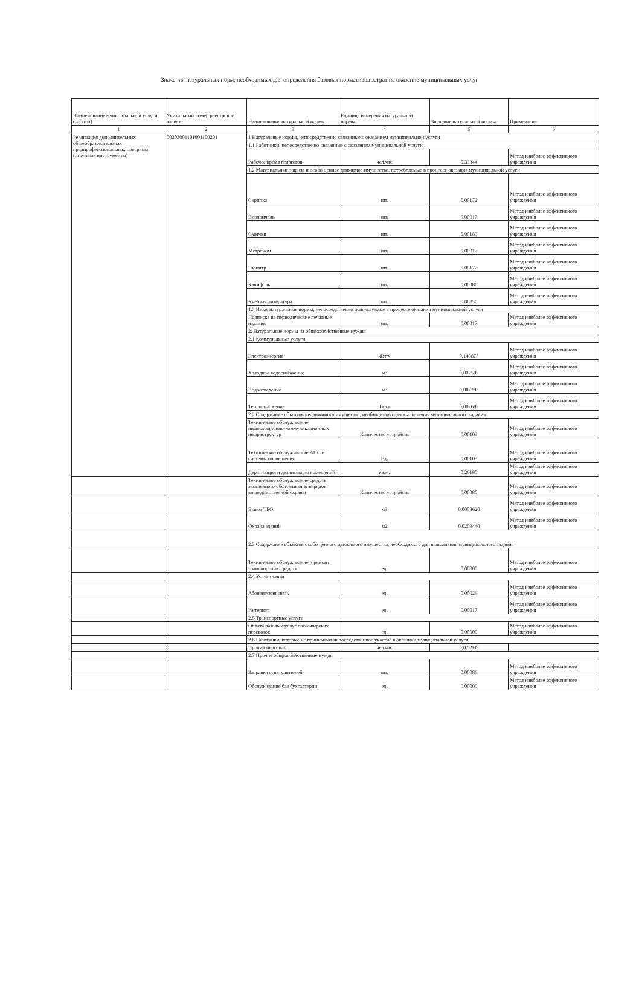Значения натуральных норм, необходимых для определения базовых нормативов затрат на оказание муниципальных услуг
| Наименование муниципальной услуги (работы) | Уникальный номер реестровой записи | Наименование натуральной нормы | Единица измерения натуральной нормы | Значение натуральной нормы | Примечание |
| --- | --- | --- | --- | --- | --- |
| 1 | 2 | 3 | 4 | 5 | 6 |
| Реализация дополнительных общеобразовательных предпрофессиональных программ (струнные инструменты) | 00203001101001100201 | 1 Натуральные нормы, непосредственно связанные с оказанием муниципальной услуги | | | |
| | | 1.1 Работники, непосредственно связанные с оказанием муниципальной услуги | | | |
| | | Рабочее время педагогов | чел.час | 0,33344 | Метод наиболее эффективного учреждения |
| | | 1.2 Материальные запасы и особо ценное движимое имущество, потребляемые в процессе оказания муниципальной услуги | | | |
| | | Скрипка | шт. | 0,00172 | Метод наиболее эффективного учреждения |
| | | Виолончель | шт. | 0,00017 | Метод наиболее эффективного учреждения |
| | | Смычки | шт. | 0,00189 | Метод наиболее эффективного учреждения |
| | | Метроном | шт. | 0,00017 | Метод наиболее эффективного учреждения |
| | | Пюпитр | шт. | 0,00172 | Метод наиболее эффективного учреждения |
| | | Канифоль | шт. | 0,00086 | Метод наиболее эффективного учреждения |
| | | Учебная литература | шт. | 0,06350 | Метод наиболее эффективного учреждения |
| | | 1.3 Иные натуральные нормы, непосредственно используемые в процессе оказания муниципальной услуги | | | |
| | | Подписка на периодические печатные издания | шт. | 0,00017 | Метод наиболее эффективного учреждения |
| | | 2. Натуральные нормы на общехозяйственные нужды | | | |
| | | 2.1 Коммунальные услуги | | | |
| | | Электроэнергия | кВт/ч | 0,148875 | Метод наиболее эффективного учреждения |
| | | Холодное водоснабжение | м3 | 0,002502 | Метод наиболее эффективного учреждения |
| | | Водоотведение | м3 | 0,002293 | Метод наиболее эффективного учреждения |
| | | Теплоснабжение | Гкал | 0,002692 | Метод наиболее эффективного учреждения |
| | | 2.2 Содержание объектов недвижимого имущества, необходимого для выполнения муниципального задания | | | |
| | | Техническое обслуживание информационно-коммуникационных инфраструктур | Количество устройств | 0,00103 | Метод наиболее эффективного учреждения |
| | | Техническое обслуживание АПС и системы оповещения | Ед. | 0,00103 | Метод наиболее эффективного учреждения |
| | | Дератизация и дезинсекция помещений | кв.м. | 0,26180 | Метод наиболее эффективного учреждения |
| | | Техническое обслуживание средств экстренного обслуживания нарядов вневедомственной охраны | Количество устройств | 0,00080 | Метод наиболее эффективного учреждения |
| | | Вывоз ТБО | м3 | 0,0058620 | Метод наиболее эффективного учреждения |
| | | Охрана зданий | м2 | 0,0209440 | Метод наиболее эффективного учреждения |
| | | 2.3 Содержание объектов особо ценного движимого имущества, необходимого для выполнения муниципального задания | | | |
| | | Техническое обслуживание и ремонт транспортных средств | ед. | 0,00000 | Метод наиболее эффективного учреждения |
| | | 2.4 Услуги связи | | | |
| | | Абонентская связь | ед. | 0,00026 | Метод наиболее эффективного учреждения |
| | | Интернет | ед. | 0,00017 | Метод наиболее эффективного учреждения |
| | | 2.5 Транспортные услуги | | | |
| | | Оплата разовых услуг пассажирских перевозок | ед. | 0,00000 | Метод наиболее эффективного учреждения |
| | | 2.6 Работники, которые не принимают непосредственное участие в оказании муниципальной услуги | | | |
| | | Прочий персонал | чел.час | 0,073939 | |
| | | 2.7 Прочие общехозяйственные нужды | | | |
| | | Заправка огнетушителей | шт. | 0,00086 | Метод наиболее эффективного учреждения |
| | | Обслуживание баз бухгалтерии | ед. | 0,00000 | Метод наиболее эффективного учреждения |